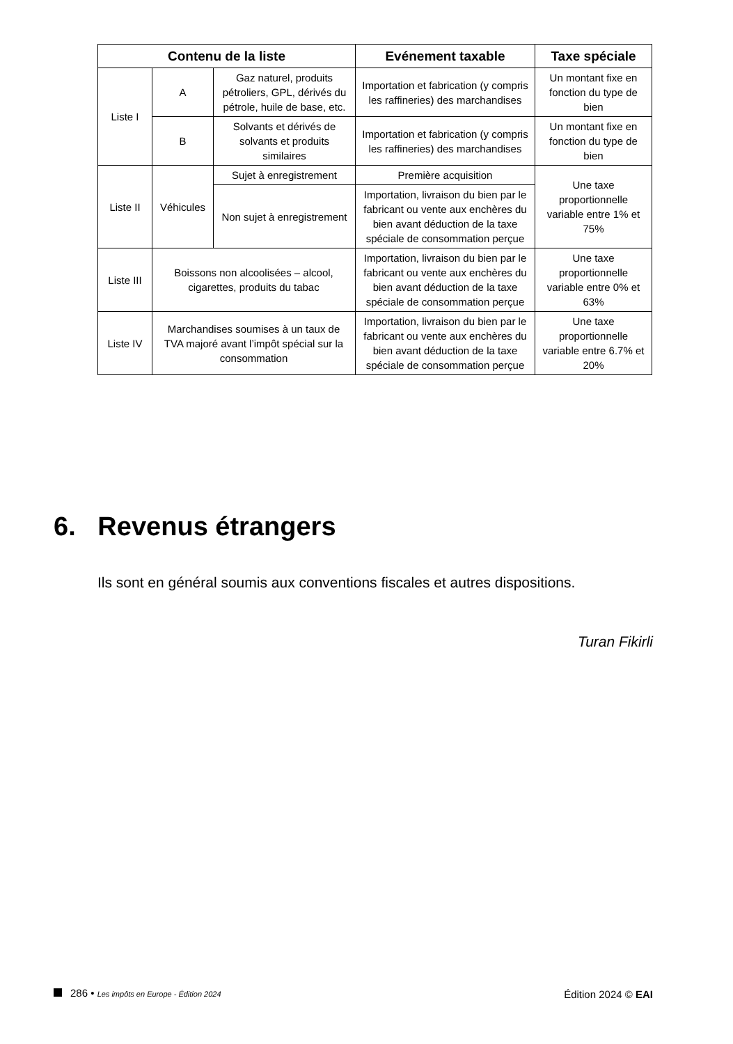| Contenu de la liste | | | Evénement taxable | Taxe spéciale |
| --- | --- | --- | --- | --- |
| Liste I | A | Gaz naturel, produits pétroliers, GPL, dérivés du pétrole, huile de base, etc. | Importation et fabrication (y compris les raffineries) des marchandises | Un montant fixe en fonction du type de bien |
| | B | Solvants et dérivés de solvants et produits similaires | Importation et fabrication (y compris les raffineries) des marchandises | Un montant fixe en fonction du type de bien |
| Liste II | Véhicules | Sujet à enregistrement | Première acquisition | Une taxe proportionnelle variable entre 1% et 75% |
| | | | Importation, livraison du bien par le fabricant ou vente aux enchères du bien avant déduction de la taxe spéciale de consommation perçue | |
| | | Non sujet à enregistrement | | |
| Liste III | Boissons non alcoolisées – alcool, cigarettes, produits du tabac | | Importation, livraison du bien par le fabricant ou vente aux enchères du bien avant déduction de la taxe spéciale de consommation perçue | Une taxe proportionnelle variable entre 0% et 63% |
| Liste IV | Marchandises soumises à un taux de TVA majoré avant l’impôt spécial sur la consommation | | Importation, livraison du bien par le fabricant ou vente aux enchères du bien avant déduction de la taxe spéciale de consommation perçue | Une taxe proportionnelle variable entre 6.7% et 20% |
6. Revenus étrangers
Ils sont en général soumis aux conventions fiscales et autres dispositions.
Turan Fikirli
286 • Les impôts en Europe - Édition 2024
Édition 2024 © EAI